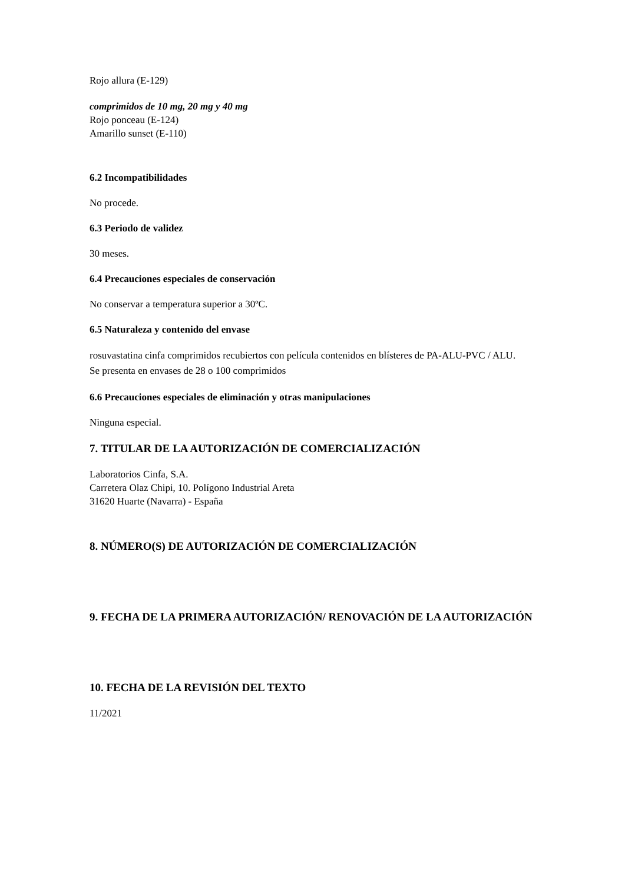Rojo allura (E-129)
comprimidos de 10 mg, 20 mg y 40 mg
Rojo ponceau (E-124)
Amarillo sunset (E-110)
6.2 Incompatibilidades
No procede.
6.3 Periodo de validez
30 meses.
6.4 Precauciones especiales de conservación
No conservar a temperatura superior a 30ºC.
6.5 Naturaleza y contenido del envase
rosuvastatina cinfa comprimidos recubiertos con película contenidos en blísteres de PA-ALU-PVC / ALU.
Se presenta en envases de 28 o 100 comprimidos
6.6 Precauciones especiales de eliminación y otras manipulaciones
Ninguna especial.
7. TITULAR DE LA AUTORIZACIÓN DE COMERCIALIZACIÓN
Laboratorios Cinfa, S.A.
Carretera Olaz Chipi, 10. Polígono Industrial Areta
31620 Huarte (Navarra) - España
8. NÚMERO(S) DE AUTORIZACIÓN DE COMERCIALIZACIÓN
9. FECHA DE LA PRIMERA AUTORIZACIÓN/ RENOVACIÓN DE LA AUTORIZACIÓN
10. FECHA DE LA REVISIÓN DEL TEXTO
11/2021